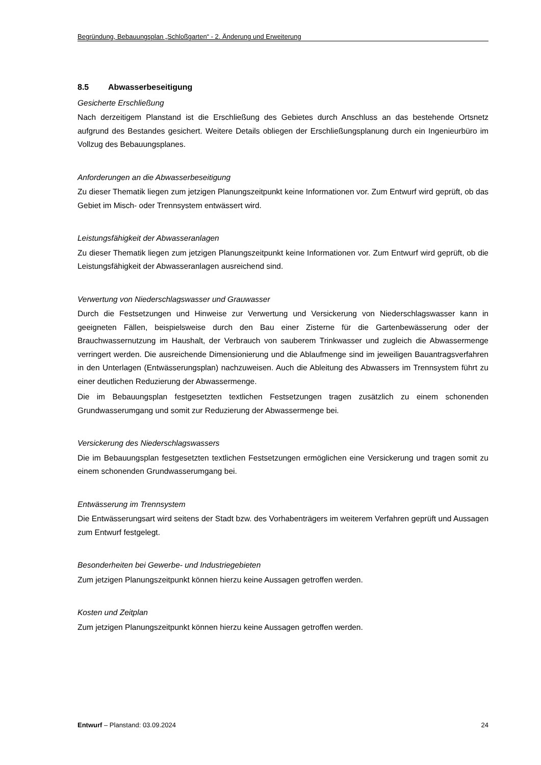Begründung, Bebauungsplan „Schloßgarten“ - 2. Änderung und Erweiterung
8.5 Abwasserbeseitigung
Gesicherte Erschließung
Nach derzeitigem Planstand ist die Erschließung des Gebietes durch Anschluss an das bestehende Ortsnetz aufgrund des Bestandes gesichert. Weitere Details obliegen der Erschließungsplanung durch ein Ingenieurbüro im Vollzug des Bebauungsplanes.
Anforderungen an die Abwasserbeseitigung
Zu dieser Thematik liegen zum jetzigen Planungszeitpunkt keine Informationen vor. Zum Entwurf wird geprüft, ob das Gebiet im Misch- oder Trennsystem entwässert wird.
Leistungsfähigkeit der Abwasseranlagen
Zu dieser Thematik liegen zum jetzigen Planungszeitpunkt keine Informationen vor. Zum Entwurf wird geprüft, ob die Leistungsfähigkeit der Abwasseranlagen ausreichend sind.
Verwertung von Niederschlagswasser und Grauwasser
Durch die Festsetzungen und Hinweise zur Verwertung und Versickerung von Niederschlagswasser kann in geeigneten Fällen, beispielsweise durch den Bau einer Zisterne für die Gartenbewässerung oder der Brauchwassernutzung im Haushalt, der Verbrauch von sauberem Trinkwasser und zugleich die Abwassermenge verringert werden. Die ausreichende Dimensionierung und die Ablaufmenge sind im jeweiligen Bauantragsverfahren in den Unterlagen (Entwässerungsplan) nachzuweisen. Auch die Ableitung des Abwassers im Trennsystem führt zu einer deutlichen Reduzierung der Abwassermenge.
Die im Bebauungsplan festgesetzten textlichen Festsetzungen tragen zusätzlich zu einem schonenden Grundwasserumgang und somit zur Reduzierung der Abwassermenge bei.
Versickerung des Niederschlagswassers
Die im Bebauungsplan festgesetzten textlichen Festsetzungen ermöglichen eine Versickerung und tragen somit zu einem schonenden Grundwasserumgang bei.
Entwässerung im Trennsystem
Die Entwässerungsart wird seitens der Stadt bzw. des Vorhabenträgers im weiterem Verfahren geprüft und Aussagen zum Entwurf festgelegt.
Besonderheiten bei Gewerbe- und Industriegebieten
Zum jetzigen Planungszeitpunkt können hierzu keine Aussagen getroffen werden.
Kosten und Zeitplan
Zum jetzigen Planungszeitpunkt können hierzu keine Aussagen getroffen werden.
Entwurf – Planstand: 03.09.2024 24